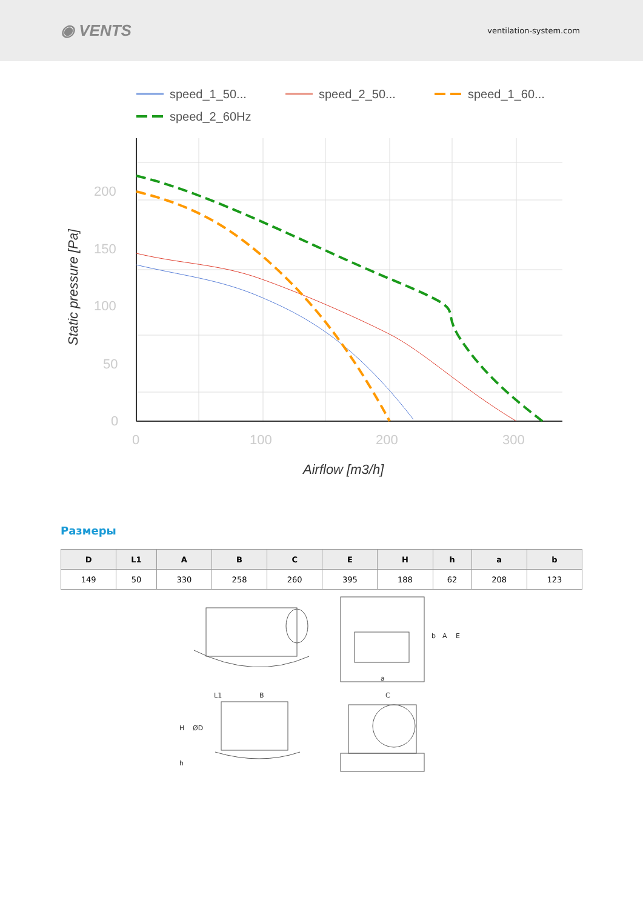◉ VENTS
ventilation-system.com
speed_1_50...
speed_2_50...
speed_1_60...
speed_2_60Hz
200
150
100
50
0
0
100
200
300
Airflow [m3/h]
Static pressure [Pa]
Размеры
| D | L1 | A | B | C | E | H | h | a | b |
| --- | --- | --- | --- | --- | --- | --- | --- | --- | --- |
| 149 | 50 | 330 | 258 | 260 | 395 | 188 | 62 | 208 | 123 |
L1
B
H
ØD
h
C
a
b
A
E